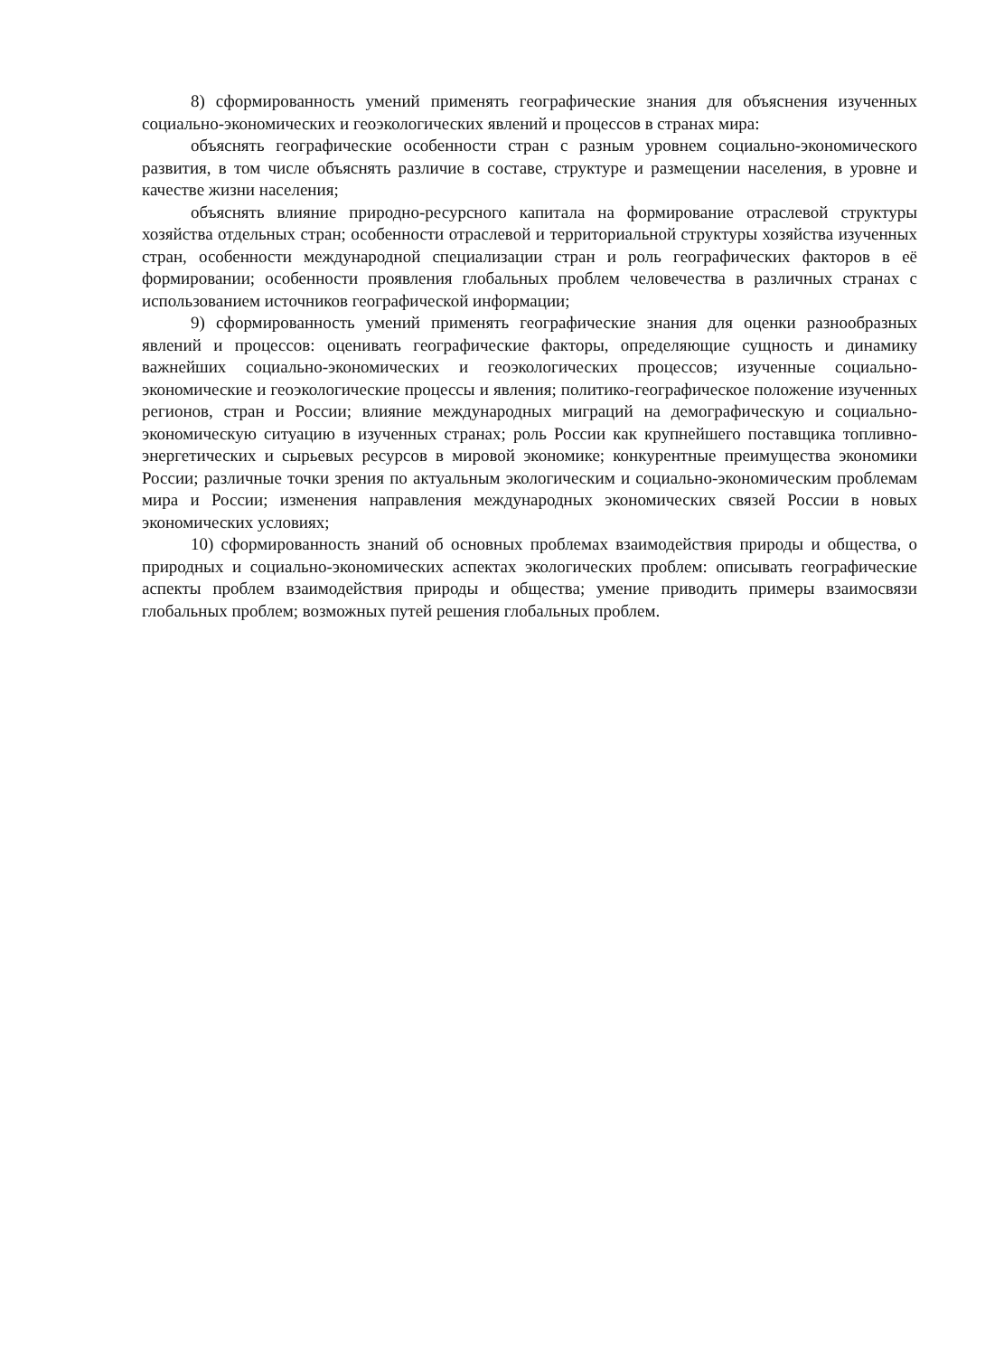8) сформированность умений применять географические знания для объяснения изученных социально-экономических и геоэкологических явлений и процессов в странах мира:
объяснять географические особенности стран с разным уровнем социально-экономического развития, в том числе объяснять различие в составе, структуре и размещении населения, в уровне и качестве жизни населения;
объяснять влияние природно-ресурсного капитала на формирование отраслевой структуры хозяйства отдельных стран; особенности отраслевой и территориальной структуры хозяйства изученных стран, особенности международной специализации стран и роль географических факторов в её формировании; особенности проявления глобальных проблем человечества в различных странах с использованием источников географической информации;
9) сформированность умений применять географические знания для оценки разнообразных явлений и процессов: оценивать географические факторы, определяющие сущность и динамику важнейших социально-экономических и геоэкологических процессов; изученные социально-экономические и геоэкологические процессы и явления; политико-географическое положение изученных регионов, стран и России; влияние международных миграций на демографическую и социально-экономическую ситуацию в изученных странах; роль России как крупнейшего поставщика топливно-энергетических и сырьевых ресурсов в мировой экономике; конкурентные преимущества экономики России; различные точки зрения по актуальным экологическим и социально-экономическим проблемам мира и России; изменения направления международных экономических связей России в новых экономических условиях;
10) сформированность знаний об основных проблемах взаимодействия природы и общества, о природных и социально-экономических аспектах экологических проблем: описывать географические аспекты проблем взаимодействия природы и общества; умение приводить примеры взаимосвязи глобальных проблем; возможных путей решения глобальных проблем.